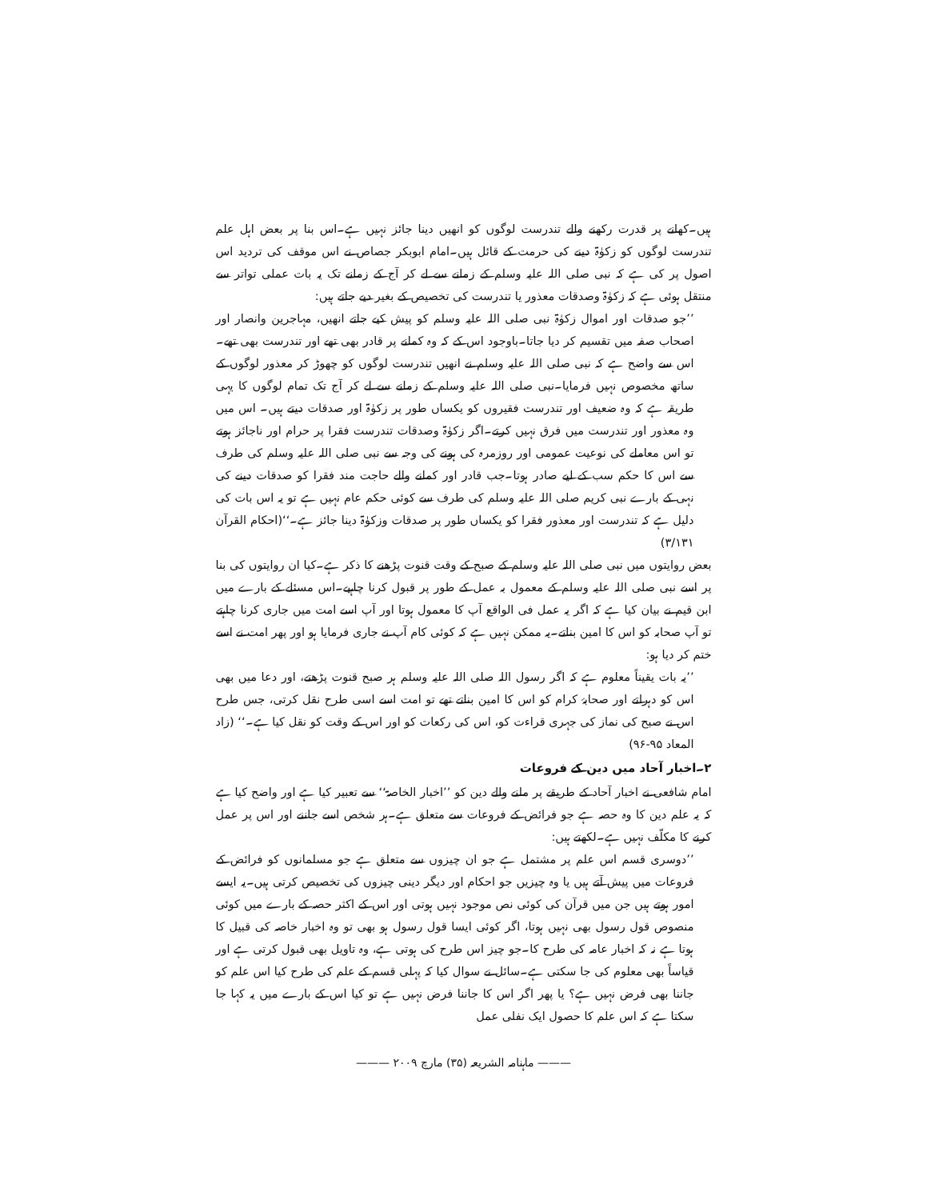ہیں۔کھانے پر قدرت رکھنے والے تندرست لوگوں کو انھیں دینا جائز نہیں ہے۔اس بنا پر بعض اہل علم تندرست لوگوں کو زکوٰۃ دینے کی حرمت کے قائل ہیں۔امام ابوبکر جصاص نے اس موقف کی تردید اس اصول پر کی ہے کہ نبی صلی اللہ علیہ وسلم کے زمانے سے لے کر آج کے زمانے تک یہ بات عملی تواتر سے منتقل ہوئی ہے کہ زکوٰۃ وصدقات معذور یا تندرست کی تخصیص کے بغیر دیے جاتے ہیں:
’’جو صدقات اور اموال زکوٰۃ نبی صلی اللہ علیہ وسلم کو پیش کیے جاتے انھیں، مہاجرین وانصار اور اصحاب صفہ میں تقسیم کر دیا جاتا۔باوجود اس کے کہ وہ کمانے پر قادر بھی تھے اور تندرست بھی تھے۔اس سے واضح ہے کہ نبی صلی اللہ علیہ وسلم نے انھیں تندرست لوگوں کو چھوڑ کر معذور لوگوں کے ساتھ مخصوص نہیں فرمایا۔نبی صلی اللہ علیہ وسلم کے زمانے سے لے کر آج تک تمام لوگوں کا یہی طریقہ ہے کہ وہ ضعیف اور تندرست فقیروں کو یکساں طور پر زکوٰۃ اور صدقات دیتے ہیں۔ اس میں وہ معذور اور تندرست میں فرق نہیں کرتے۔اگر زکوٰۃ وصدقات تندرست فقرا پر حرام اور ناجائز ہوتے تو اس معاملے کی نوعیت عمومی اور روزمرہ کی ہونے کی وجہ سے نبی صلی اللہ علیہ وسلم کی طرف سے اس کا حکم سب کے لیے صادر ہوتا۔جب قادر اور کمانے والے حاجت مند فقرا کو صدقات دینے کی نہی کے بارے نبی کریم صلی اللہ علیہ وسلم کی طرف سے کوئی حکم عام نہیں ہے تو یہ اس بات کی دلیل ہے کہ تندرست اور معذور فقرا کو یکساں طور پر صدقات وزکوٰۃ دینا جائز ہے۔‘‘(احکام القرآن ۳/۱۳۱)
بعض روایتوں میں نبی صلی اللہ علیہ وسلم کے صبح کے وقت قنوت پڑھنے کا ذکر ہے۔کیا ان روایتوں کی بنا پر اسے نبی صلی اللہ علیہ وسلم کے معمول بہ عمل کے طور پر قبول کرنا چاہیے۔اس مسئلے کے بارے میں ابن قیم نے بیان کیا ہے کہ اگر یہ عمل فی الواقع آپ کا معمول ہوتا اور آپ اسے امت میں جاری کرنا چاہتے تو آپ صحابہ کو اس کا امین بناتے۔یہ ممکن نہیں ہے کہ کوئی کام آپ نے جاری فرمایا ہو اور پھر امت نے اسے ختم کر دیا ہو:
’’یہ بات یقیناً معلوم ہے کہ اگر رسول اللہ صلی اللہ علیہ وسلم ہر صبح قنوت پڑھتے، اور دعا میں بھی اس کو دہراتے اور صحابۂ کرام کو اس کا امین بناتے تھے تو امت اسے اسی طرح نقل کرتی، جس طرح اس نے صبح کی نماز کی جہری قراءت کو، اس کی رکعات کو اور اس کے وقت کو نقل کیا ہے۔‘‘ (زاد المعاد ۹۵-۹۶)
۲۔اخبار آحاد میں دین کے فروعات
امام شافعی نے اخبار آحاد کے طریقے پر ملنے والے دین کو ’’اخبار الخاصۃ‘‘ سے تعبیر کیا ہے اور واضح کیا ہے کہ یہ علم دین کا وہ حصہ ہے جو فرائض کے فروعات سے متعلق ہے۔ہر شخص اسے جاننے اور اس پر عمل کرنے کا مکلّف نہیں ہے۔لکھتے ہیں:
’’دوسری قسم اس علم پر مشتمل ہے جو ان چیزوں سے متعلق ہے جو مسلمانوں کو فرائض کے فروعات میں پیش آتے ہیں یا وہ چیزیں جو احکام اور دیگر دینی چیزوں کی تخصیص کرتی ہیں۔یہ ایسے امور ہوتے ہیں جن میں قرآن کی کوئی نص موجود نہیں ہوتی اور اس کے اکثر حصہ کے بارے میں کوئی منصوص قول رسول بھی نہیں ہوتا، اگر کوئی ایسا قول رسول ہو بھی تو وہ اخبار خاصہ کی قبیل کا ہوتا ہے نہ کہ اخبار عامہ کی طرح کا۔جو چیز اس طرح کی ہوتی ہے، وہ تاویل بھی قبول کرتی ہے اور قیاساً بھی معلوم کی جا سکتی ہے۔سائل نے سوال کیا کہ پہلی قسم کے علم کی طرح کیا اس علم کو جاننا بھی فرض نہیں ہے؟ یا پھر اگر اس کا جاننا فرض نہیں ہے تو کیا اس کے بارے میں یہ کہا جا سکتا ہے کہ اس علم کا حصول ایک نفلی عمل
——— ماہنامہ الشریعہ (۳۵) مارچ ۲۰۰۹ ———